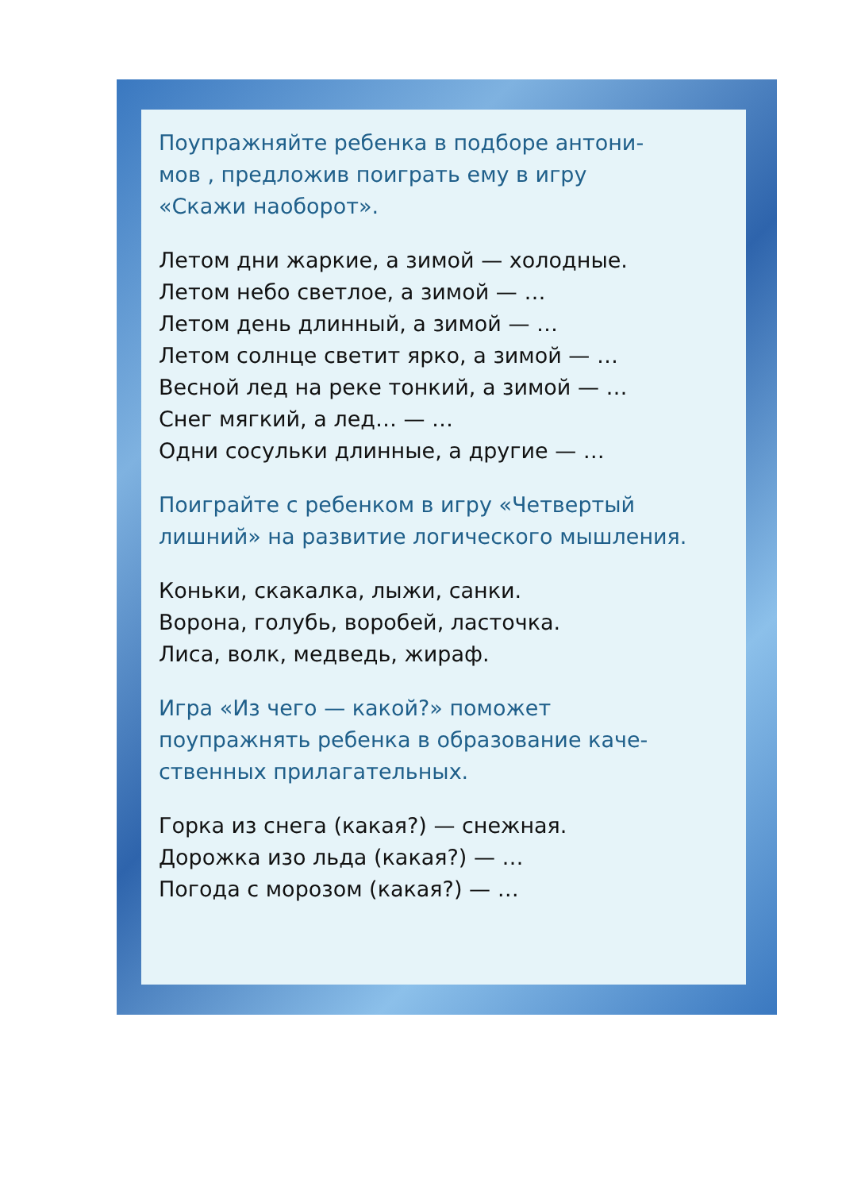Поупражняйте ребенка в подборе антони-
мов , предложив поиграть ему в игру
«Скажи наоборот».
Летом дни жаркие, а зимой — холодные.
Летом небо светлое, а зимой — …
Летом день длинный, а зимой — …
Летом солнце светит ярко, а зимой — …
Весной лед на реке тонкий, а зимой — …
Снег мягкий, а лед… — …
Одни сосульки длинные, а другие — …
Поиграйте с ребенком в игру «Четвертый лишний» на развитие логического мышления.
Коньки, скакалка, лыжи, санки.
Ворона, голубь, воробей, ласточка.
Лиса, волк, медведь, жираф.
Игра «Из чего — какой?» поможет
поупражнять ребенка в образование каче-
ственных прилагательных.
Горка из снега (какая?) — снежная.
Дорожка изо льда (какая?) — …
Погода с морозом (какая?) — …